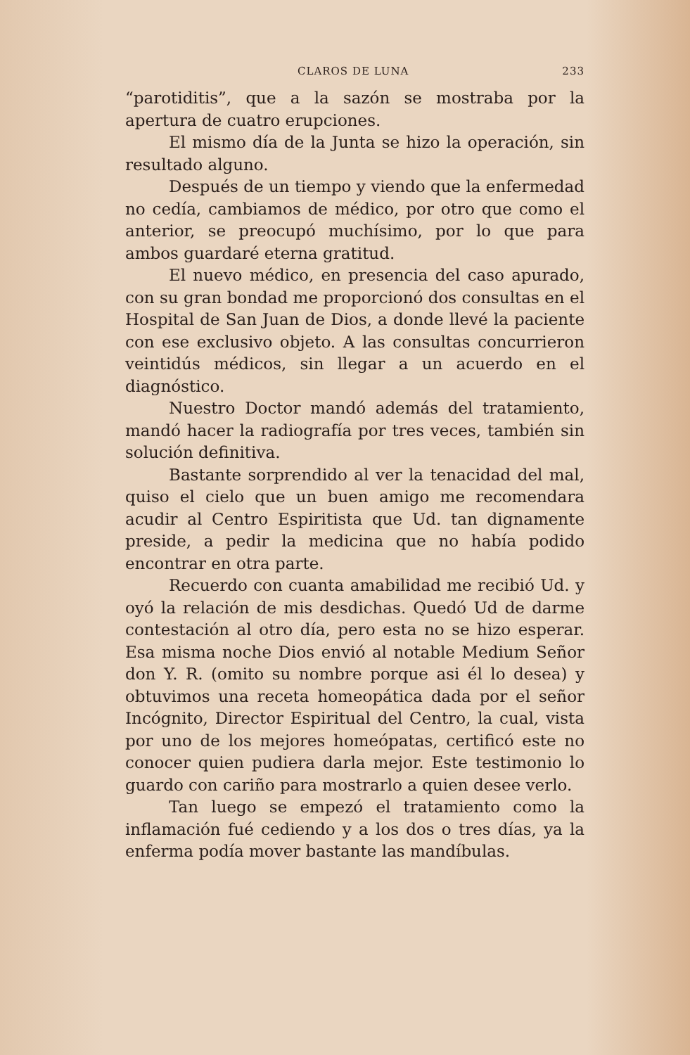CLAROS DE LUNA 233
“parotiditis”, que a la sazón se mostraba por la apertura de cuatro erupciones.
El mismo día de la Junta se hizo la operación, sin resultado alguno.
Después de un tiempo y viendo que la enfermedad no cedía, cambiamos de médico, por otro que como el anterior, se preocupó muchísimo, por lo que para ambos guardaré eterna gratitud.
El nuevo médico, en presencia del caso apurado, con su gran bondad me proporcionó dos consultas en el Hospital de San Juan de Dios, a donde llevé la paciente con ese exclusivo objeto. A las consultas concurrieron veintidús médicos, sin llegar a un acuerdo en el diagnóstico.
Nuestro Doctor mandó además del tratamiento, mandó hacer la radiografía por tres veces, también sin solución definitiva.
Bastante sorprendido al ver la tenacidad del mal, quiso el cielo que un buen amigo me recomendara acudir al Centro Espiritista que Ud. tan dignamente preside, a pedir la medicina que no había podido encontrar en otra parte.
Recuerdo con cuanta amabilidad me recibió Ud. y oyó la relación de mis desdichas. Quedó Ud de darme contestación al otro día, pero esta no se hizo esperar. Esa misma noche Dios envió al notable Medium Señor don Y. R. (omito su nombre porque asi él lo desea) y obtuvimos una receta homeopática dada por el señor Incógnito, Director Espiritual del Centro, la cual, vista por uno de los mejores homeópatas, certificó este no conocer quien pudiera darla mejor. Este testimonio lo guardo con cariño para mostrarlo a quien desee verlo.
Tan luego se empezó el tratamiento como la inflamación fué cediendo y a los dos o tres días, ya la enferma podía mover bastante las mandíbulas.